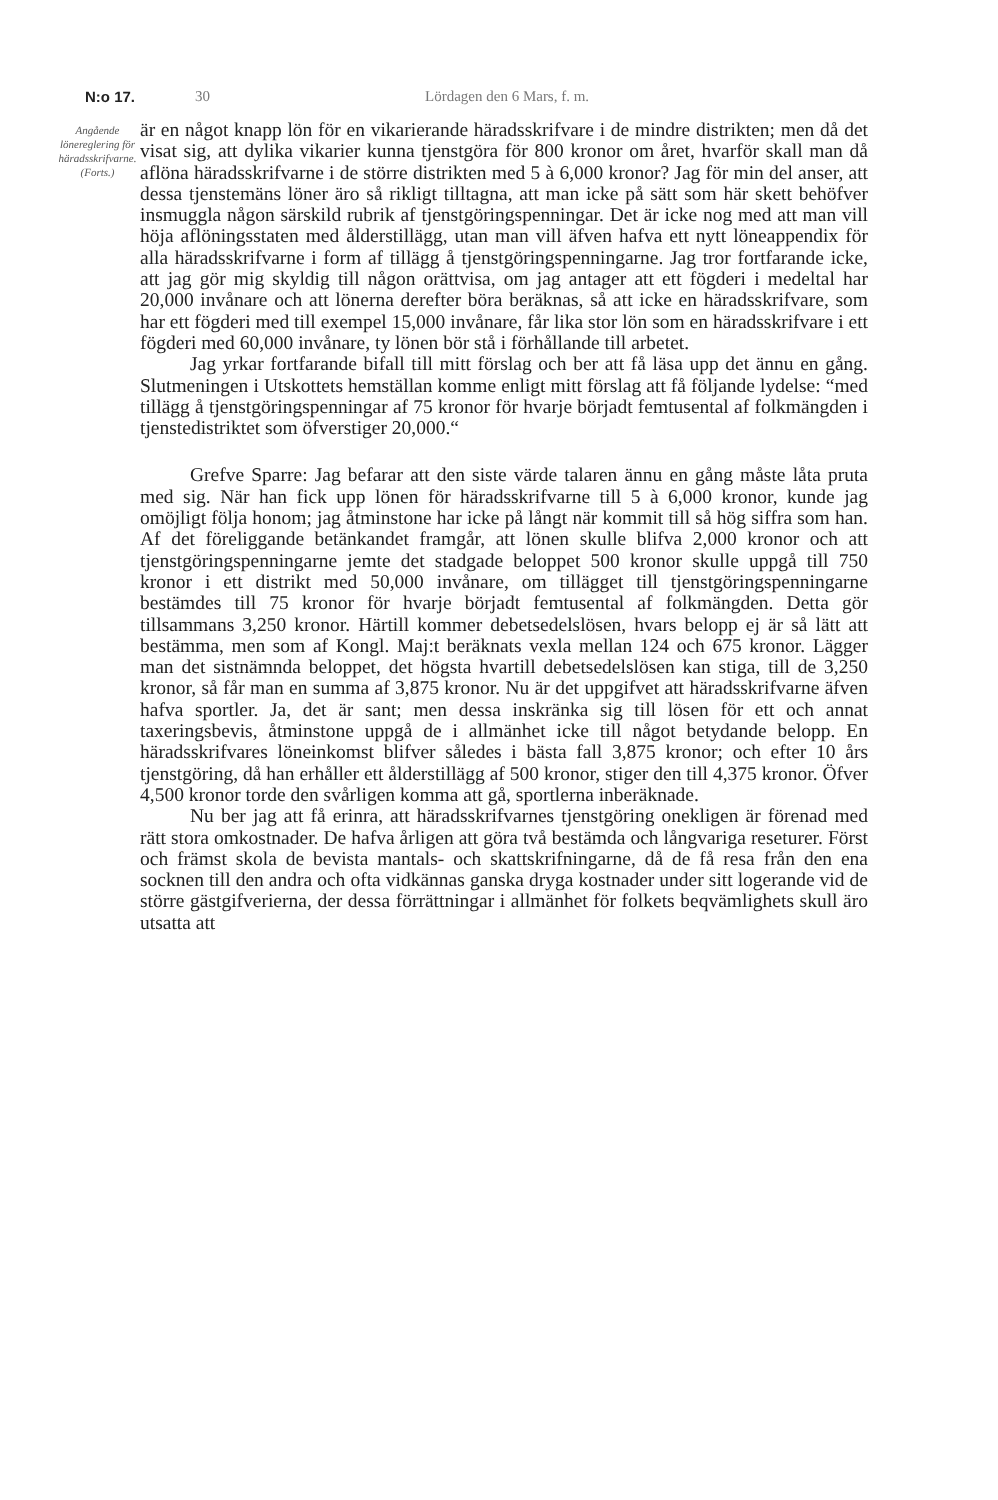N:o 17. 30 Lördagen den 6 Mars, f. m.
Angående lönereglering för härads­skrifvarne.
(Forts.)
är en något knapp lön för en vikarierande häradsskrifvare i de mindre distrikten; men då det visat sig, att dylika vikarier kunna tjenstgöra för 800 kronor om året, hvarför skall man då aflöna häradsskrifvarne i de större distrikten med 5 à 6,000 kronor? Jag för min del anser, att dessa tjenstemäns löner äro så rikligt tilltagna, att man icke på sätt som här skett behöfver insmuggla någon särskild rubrik af tjenstgöringspenningar. Det är icke nog med att man vill höja aflöningsstaten med ålderstillägg, utan man vill äfven hafva ett nytt löneappendix för alla häradsskrifvarne i form af tillägg å tjenstgöringspenningarne. Jag tror fortfarande icke, att jag gör mig skyldig till någon orättvisa, om jag antager att ett fögderi i medeltal har 20,000 invånare och att lönerna derefter böra beräknas, så att icke en häradsskrifvare, som har ett fögderi med till exempel 15,000 invånare, får lika stor lön som en häradsskrifvare i ett fögderi med 60,000 invånare, ty lönen bör stå i förhållande till arbetet.
Jag yrkar fortfarande bifall till mitt förslag och ber att få läsa upp det ännu en gång. Slutmeningen i Utskottets hemställan komme enligt mitt förslag att få följande lydelse: “med tillägg å tjenstgöringspenningar af 75 kronor för hvarje börjadt femtusental af folkmängden i tjenstedistriktet som öfverstiger 20,000.“
Grefve Sparre: Jag befarar att den siste värde talaren ännu en gång måste låta pruta med sig. När han fick upp lönen för häradsskrifvarne till 5 à 6,000 kronor, kunde jag omöjligt följa honom; jag åtminstone har icke på långt när kommit till så hög siffra som han. Af det föreliggande betänkandet framgår, att lönen skulle blifva 2,000 kronor och att tjenstgöringspenningarne jemte det stadgade beloppet 500 kronor skulle uppgå till 750 kronor i ett distrikt med 50,000 invånare, om tillägget till tjenstgöringspenningarne bestämdes till 75 kronor för hvarje börjadt femtusental af folkmängden. Detta gör tillsammans 3,250 kronor. Härtill kommer debetsedelslösen, hvars belopp ej är så lätt att bestämma, men som af Kongl. Maj:t beräknats vexla mellan 124 och 675 kronor. Lägger man det sistnämnda beloppet, det högsta hvartill debetsedelslösen kan stiga, till de 3,250 kronor, så får man en summa af 3,875 kronor. Nu är det uppgifvet att häradsskrifvarne äfven hafva sportler. Ja, det är sant; men dessa inskränka sig till lösen för ett och annat taxeringsbevis, åtminstone uppgå de i allmänhet icke till något betydande belopp. En häradsskrifvares löneinkomst blifver således i bästa fall 3,875 kronor; och efter 10 års tjenstgöring, då han erhåller ett ålderstillägg af 500 kronor, stiger den till 4,375 kronor. Öfver 4,500 kronor torde den svårligen komma att gå, sportlerna inberäknade.
Nu ber jag att få erinra, att häradsskrifvarnes tjenstgöring onekligen är förenad med rätt stora omkostnader. De hafva årligen att göra två bestämda och långvariga reseturer. Först och främst skola de bevista mantals- och skattskrifningarne, då de få resa från den ena socknen till den andra och ofta vidkännas ganska dryga kostnader under sitt logerande vid de större gästgifverierna, der dessa förrättningar i allmänhet för folkets beqvämlighets skull äro utsatta att